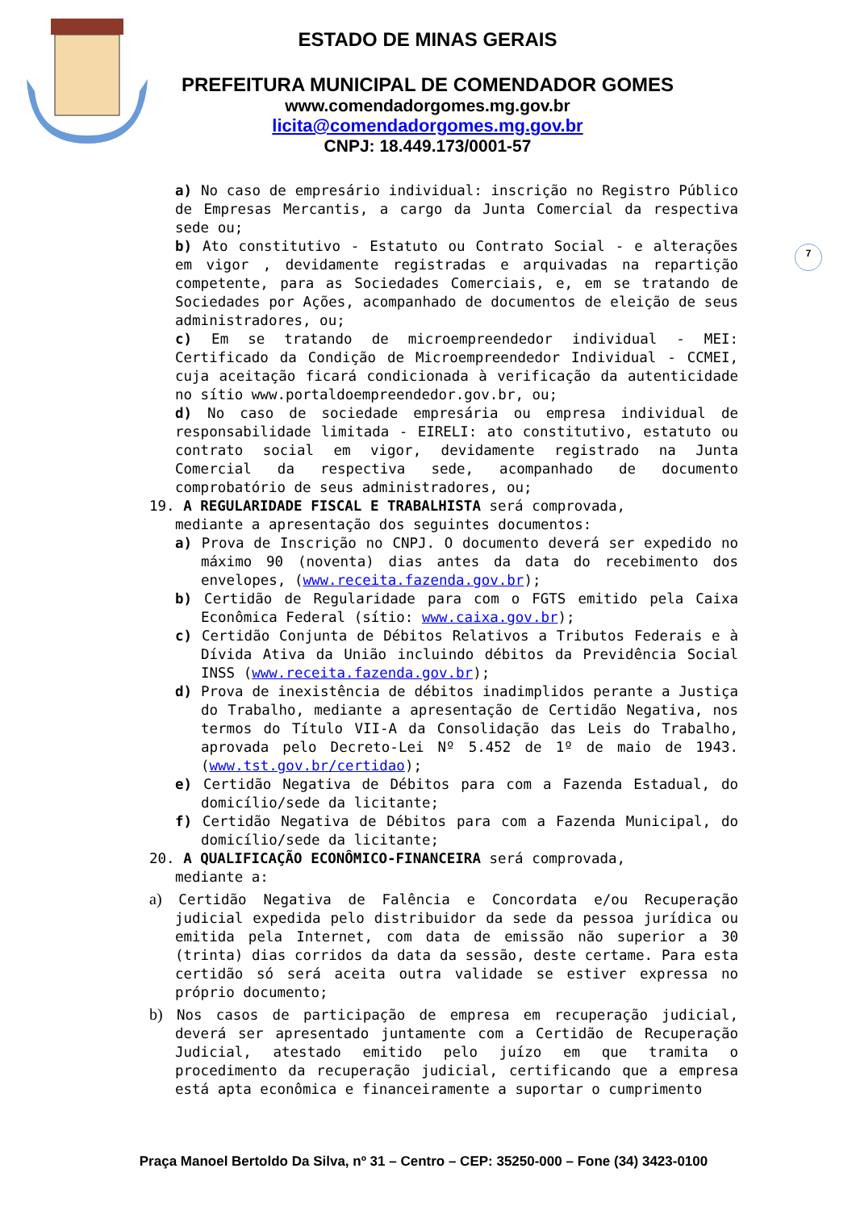ESTADO DE MINAS GERAIS
PREFEITURA MUNICIPAL DE COMENDADOR GOMES
www.comendadorgomes.mg.gov.br
licita@comendadorgomes.mg.gov.br
CNPJ: 18.449.173/0001-57
7
a) No caso de empresário individual: inscrição no Registro Público de Empresas Mercantis, a cargo da Junta Comercial da respectiva sede ou;
b) Ato constitutivo - Estatuto ou Contrato Social - e alterações em vigor , devidamente registradas e arquivadas na repartição competente, para as Sociedades Comerciais, e, em se tratando de Sociedades por Ações, acompanhado de documentos de eleição de seus administradores, ou;
c) Em se tratando de microempreendedor individual - MEI: Certificado da Condição de Microempreendedor Individual - CCMEI, cuja aceitação ficará condicionada à verificação da autenticidade no sítio www.portaldoempreendedor.gov.br, ou;
d) No caso de sociedade empresária ou empresa individual de responsabilidade limitada - EIRELI: ato constitutivo, estatuto ou contrato social em vigor, devidamente registrado na Junta Comercial da respectiva sede, acompanhado de documento comprobatório de seus administradores, ou;
19. A REGULARIDADE FISCAL E TRABALHISTA será comprovada,
mediante a apresentação dos seguintes documentos:
a) Prova de Inscrição no CNPJ. O documento deverá ser expedido no máximo 90 (noventa) dias antes da data do recebimento dos envelopes, (www.receita.fazenda.gov.br);
b) Certidão de Regularidade para com o FGTS emitido pela Caixa Econômica Federal (sítio: www.caixa.gov.br);
c) Certidão Conjunta de Débitos Relativos a Tributos Federais e à Dívida Ativa da União incluindo débitos da Previdência Social INSS (www.receita.fazenda.gov.br);
d) Prova de inexistência de débitos inadimplidos perante a Justiça do Trabalho, mediante a apresentação de Certidão Negativa, nos termos do Título VII-A da Consolidação das Leis do Trabalho, aprovada pelo Decreto-Lei Nº 5.452 de 1º de maio de 1943. (www.tst.gov.br/certidao);
e) Certidão Negativa de Débitos para com a Fazenda Estadual, do domicílio/sede da licitante;
f) Certidão Negativa de Débitos para com a Fazenda Municipal, do domicílio/sede da licitante;
20. A QUALIFICAÇÃO ECONÔMICO-FINANCEIRA será comprovada,
mediante a:
a) Certidão Negativa de Falência e Concordata e/ou Recuperação judicial expedida pelo distribuidor da sede da pessoa jurídica ou emitida pela Internet, com data de emissão não superior a 30 (trinta) dias corridos da data da sessão, deste certame. Para esta certidão só será aceita outra validade se estiver expressa no próprio documento;
b) Nos casos de participação de empresa em recuperação judicial, deverá ser apresentado juntamente com a Certidão de Recuperação Judicial, atestado emitido pelo juízo em que tramita o procedimento da recuperação judicial, certificando que a empresa está apta econômica e financeiramente a suportar o cumprimento
Praça Manoel Bertoldo Da Silva, nº 31 – Centro – CEP: 35250-000 – Fone (34) 3423-0100